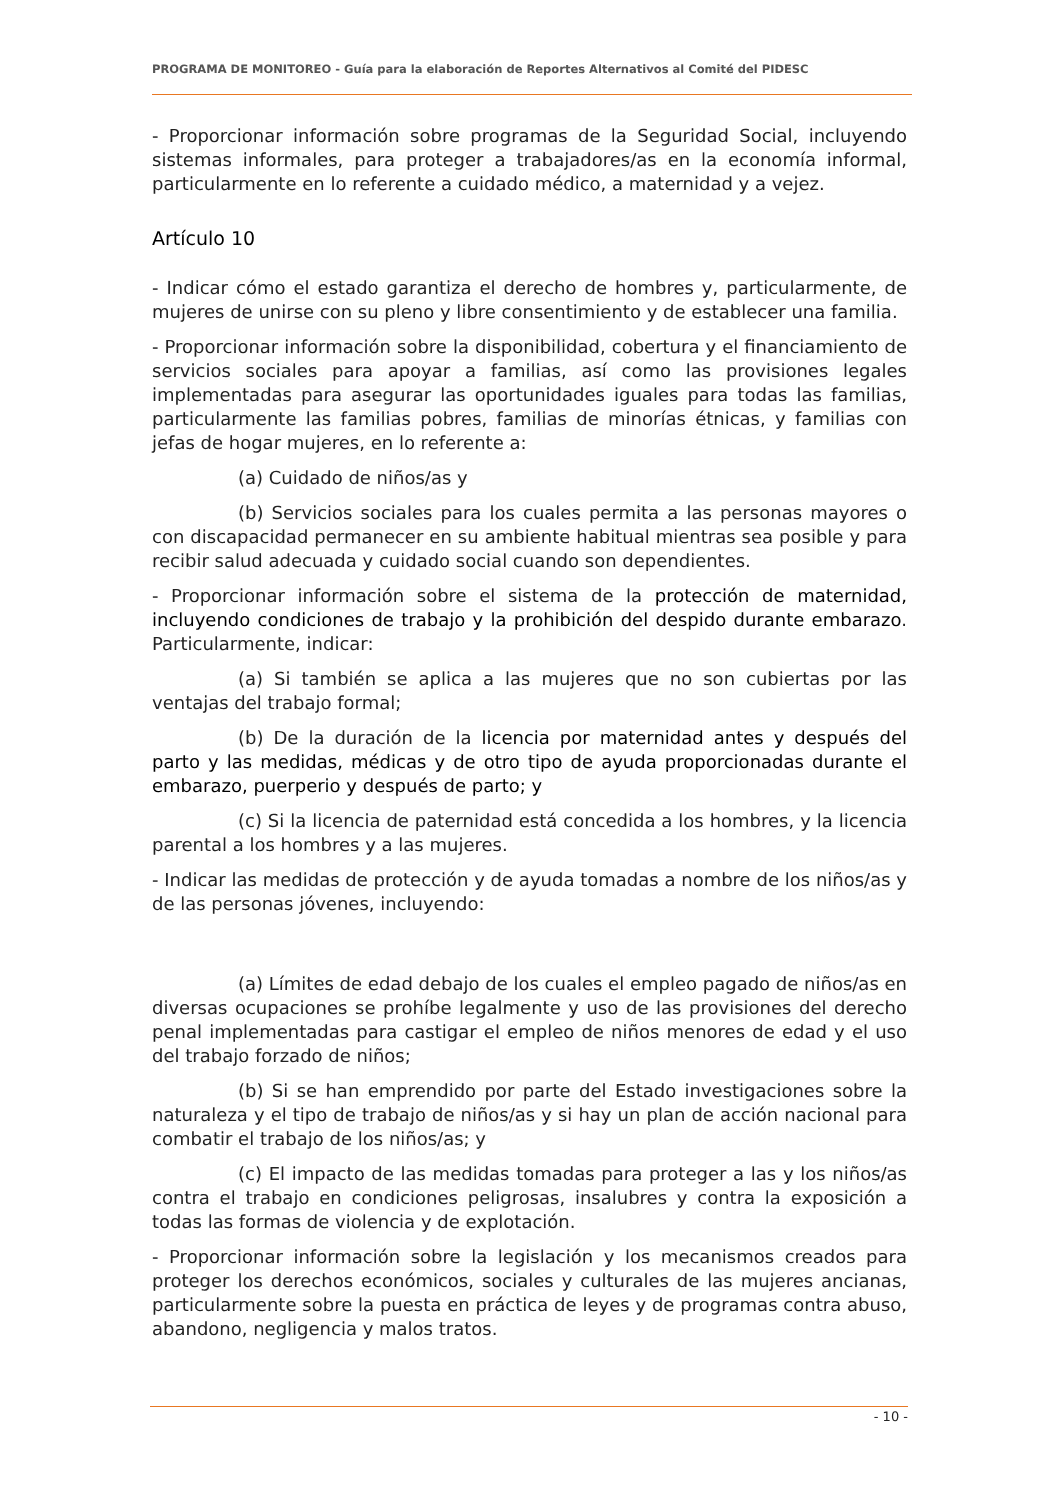PROGRAMA DE MONITOREO - Guía para la elaboración de Reportes Alternativos al Comité del PIDESC
- Proporcionar información sobre programas de la Seguridad Social, incluyendo sistemas informales, para proteger a trabajadores/as en la economía informal, particularmente en lo referente a cuidado médico, a maternidad y a vejez.
Artículo 10
- Indicar cómo el estado garantiza el derecho de hombres y, particularmente, de mujeres de unirse con su pleno y libre consentimiento y de establecer una familia.
- Proporcionar información sobre la disponibilidad, cobertura y el financiamiento de servicios sociales para apoyar a familias, así como las provisiones legales implementadas para asegurar las oportunidades iguales para todas las familias, particularmente las familias pobres, familias de minorías étnicas, y familias con jefas de hogar mujeres, en lo referente a:
(a) Cuidado de niños/as y
(b) Servicios sociales para los cuales permita a las personas mayores o con discapacidad permanecer en su ambiente habitual mientras sea posible y para recibir salud adecuada y cuidado social cuando son dependientes.
- Proporcionar información sobre el sistema de la protección de maternidad, incluyendo condiciones de trabajo y la prohibición del despido durante embarazo. Particularmente, indicar:
(a) Si también se aplica a las mujeres que no son cubiertas por las ventajas del trabajo formal;
(b) De la duración de la licencia por maternidad antes y después del parto y las medidas, médicas y de otro tipo de ayuda proporcionadas durante el embarazo, puerperio y después de parto; y
(c) Si la licencia de paternidad está concedida a los hombres, y la licencia parental a los hombres y a las mujeres.
- Indicar las medidas de protección y de ayuda tomadas a nombre de los niños/as y de las personas jóvenes, incluyendo:
(a) Límites de edad debajo de los cuales el empleo pagado de niños/as en diversas ocupaciones se prohíbe legalmente y uso de las provisiones del derecho penal implementadas para castigar el empleo de niños menores de edad y el uso del trabajo forzado de niños;
(b) Si se han emprendido por parte del Estado investigaciones sobre la naturaleza y el tipo de trabajo de niños/as y si hay un plan de acción nacional para combatir el trabajo de los niños/as; y
(c) El impacto de las medidas tomadas para proteger a las y los niños/as contra el trabajo en condiciones peligrosas, insalubres y contra la exposición a todas las formas de violencia y de explotación.
- Proporcionar información sobre la legislación y los mecanismos creados para proteger los derechos económicos, sociales y culturales de las mujeres ancianas, particularmente sobre la puesta en práctica de leyes y de programas contra abuso, abandono, negligencia y malos tratos.
- 10 -